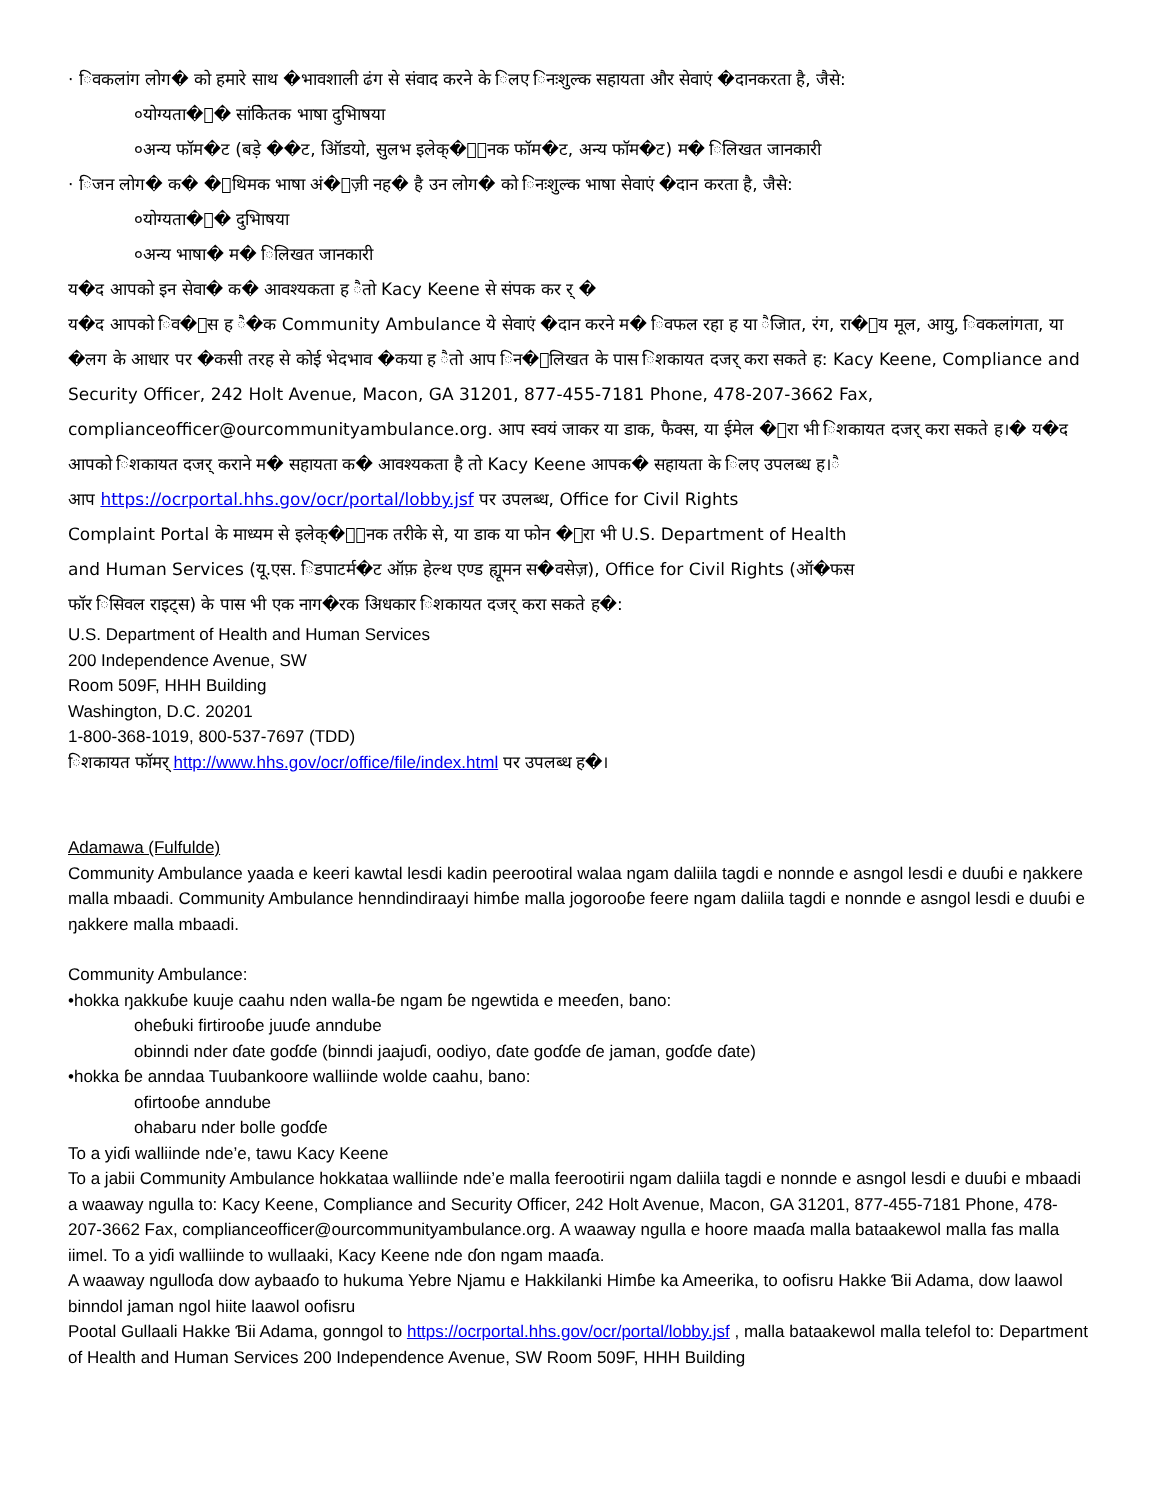· िवकलांग लोग� को हमारे साथ �भावशाली ढंग से संवाद करने के िलए िनःशुल्क सहायता और सेवाएं �दानकरता है, जैसे:
०योग्यता�ा� सांकेितक भाषा दुभािषया
०अन्य फॉम�ट (बड़े ��ट, ऑिडयो, सुलभ इलेक्�ॉिनक फॉम�ट, अन्य फॉम�ट) म� िलिखत जानकारी
· िजन लोग� क� �ाथिमक भाषा अं�ेज़ी नह� है उन लोग� को िनःशुल्क भाषा सेवाएं �दान करता है, जैसे:
०योग्यता�ा� दुभािषया
०अन्य भाषा� म� िलिखत जानकारी
य�द आपको इन सेवा� क� आवश्यकता ह ैतो Kacy Keene से संपक कर र् �
य�द आपको िव�ास ह ै�क Community Ambulance ये सेवाएं �दान करने म� िवफल रहा ह या ैजाित, रंग, रा�ीय मूल, आयु, िवकलांगता, या �लग के आधार पर �कसी तरह से कोई भेदभाव �कया ह ैतो आप िन�िलिखत के पास िशकायत दजर् करा सकते ह: Kacy Keene, Compliance and Security Officer, 242 Holt Avenue, Macon, GA 31201, 877-455-7181 Phone, 478-207-3662 Fax, complianceofficer@ourcommunityambulance.org. आप स्वयं जाकर या डाक, फैक्स, या ईमेल �ारा भी िशकायत दजर् करा सकते ह।� य�द आपको िशकायत दजर् कराने म� सहायता क� आवश्यकता है तो Kacy Keene आपक� सहायता के िलए उपलब्ध ह।ै
आप https://ocrportal.hhs.gov/ocr/portal/lobby.jsf पर उपलब्ध, Office for Civil Rights
Complaint Portal के माध्यम से इलेक्�ॉिनक तरीके से, या डाक या फोन �ारा भी U.S. Department of Health
and Human Services (यू.एस. िडपाटर्म�ट ऑफ़ हेल्थ एण्ड ह्यूमन स�वसेज़), Office for Civil Rights (ऑ�फस
फॉर िसिवल राइट्स) के पास भी एक नाग�रक अिधकार िशकायत दजर् करा सकते ह�:
U.S. Department of Health and Human Services
200 Independence Avenue, SW
Room 509F, HHH Building
Washington, D.C. 20201
1-800-368-1019, 800-537-7697 (TDD)
िशकायत फॉमर् http://www.hhs.gov/ocr/office/file/index.html पर उपलब्ध ह�।
Adamawa (Fulfulde)
Community Ambulance yaada e keeri kawtal lesdi kadin peerootiral walaa ngam daliila tagdi e nonnde e asngol lesdi e duuɓi e ŋakkere malla mbaadi. Community Ambulance henndindiraayi himɓe malla jogorooɓe feere ngam daliila tagdi e nonnde e asngol lesdi e duuɓi e ŋakkere malla mbaadi.
Community Ambulance:
•hokka ŋakkuɓe kuuje caahu nden walla-ɓe ngam ɓe ngewtida e meeɗen, bano:
oheɓuki firtirooɓe juuɗe anndube
obinndi nder ɗate goɗɗe (binndi jaajuɗi, oodiyo, ɗate goɗɗe ɗe jaman, goɗɗe ɗate)
•hokka ɓe anndaa Tuubankoore walliinde wolde caahu, bano:
ofirtooɓe anndube
ohabaru nder bolle goɗɗe
To a yiɗi walliinde nde’e, tawu Kacy Keene
To a jabii Community Ambulance hokkataa walliinde nde’e malla feerootirii ngam daliila tagdi e nonnde e asngol lesdi e duuɓi e mbaadi a waaway ngulla to: Kacy Keene, Compliance and Security Officer, 242 Holt Avenue, Macon, GA 31201, 877-455-7181 Phone, 478-207-3662 Fax, complianceofficer@ourcommunityambulance.org. A waaway ngulla e hoore maaɗa malla bataakewol malla fas malla iimel. To a yiɗi walliinde to wullaaki, Kacy Keene nde ɗon ngam maaɗa.
A waaway ngulloɗa dow aybaaɗo to hukuma Yebre Njamu e Hakkilanki Himɓe ka Ameerika, to oofisru Hakke Ɓii Adama, dow laawol binndol jaman ngol hiite laawol oofisru
Pootal Gullaali Hakke Ɓii Adama, gonngol to https://ocrportal.hhs.gov/ocr/portal/lobby.jsf , malla bataakewol malla telefol to: Department of Health and Human Services 200 Independence Avenue, SW Room 509F, HHH Building